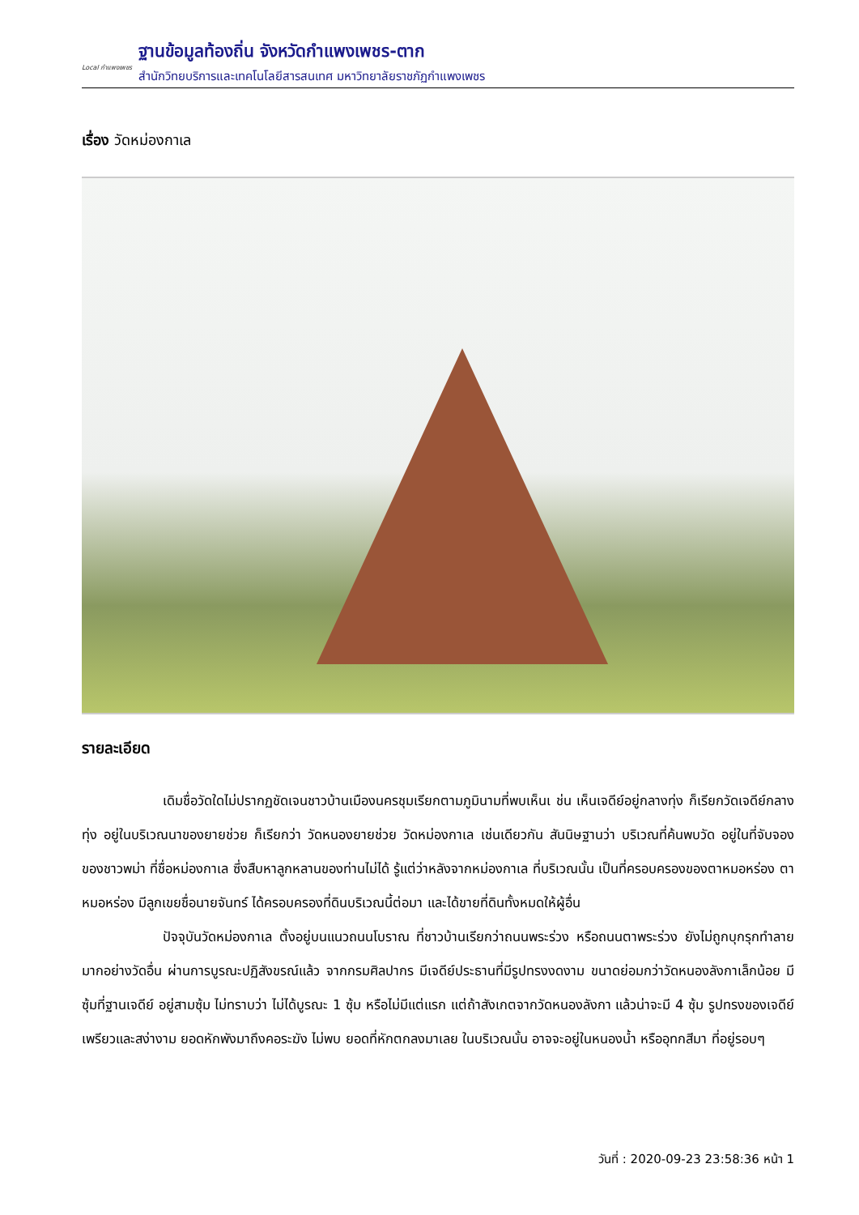Local กำแพงเพชร
ฐานข้อมูลท้องถิ่น จังหวัดกำแพงเพชร-ตาก
สำนักวิทยบริการและเทคโนโลยีสารสนเทศ มหาวิทยาลัยราชภัฏกำแพงเพชร
เรื่อง วัดหม่องกาเล
รายละเอียด
เดิมชื่อวัดใดไม่ปรากฏชัดเจนชาวบ้านเมืองนครชุมเรียกตามภูมินามที่พบเห็นเ ช่น เห็นเจดีย์อยู่กลางทุ่ง ก็เรียกวัดเจดีย์กลางทุ่ง อยู่ในบริเวณนาของยายช่วย ก็เรียกว่า วัดหนองยายช่วย วัดหม่องกาเล เช่นเดียวกัน สันนิษฐานว่า บริเวณที่ค้นพบวัด อยู่ในที่จับจอง ของชาวพม่า ที่ชื่อหม่องกาเล ซึ่งสืบหาลูกหลานของท่านไม่ได้ รู้แต่ว่าหลังจากหม่องกาเล ที่บริเวณนั้น เป็นที่ครอบครองของตาหมอหร่อง ตาหมอหร่อง มีลูกเขยชื่อนายจันทร์ ได้ครอบครองที่ดินบริเวณนี้ต่อมา และได้ขายที่ดินทั้งหมดให้ผู้อื่น
ปัจจุบันวัดหม่องกาเล ตั้งอยู่บนแนวถนนโบราณ ที่ชาวบ้านเรียกว่าถนนพระร่วง หรือถนนตาพระร่วง ยังไม่ถูกบุกรุกทำลายมากอย่างวัดอื่น ผ่านการบูรณะปฏิสังขรณ์แล้ว จากกรมศิลปากร มีเจดีย์ประธานที่มีรูปทรงงดงาม ขนาดย่อมกว่าวัดหนองลังกาเล็กน้อย มีซุ้มที่ฐานเจดีย์ อยู่สามซุ้ม ไม่ทราบว่า ไม่ได้บูรณะ 1 ซุ้ม หรือไม่มีแต่แรก แต่ถ้าสังเกตจากวัดหนองลังกา แล้วน่าจะมี 4 ซุ้ม รูปทรงของเจดีย์ เพรียวและสง่างาม ยอดหักพังมาถึงคอระฆัง ไม่พบ ยอดที่หักตกลงมาเลย ในบริเวณนั้น อาจจะอยู่ในหนองน้ำ หรืออุทกสีมา ที่อยู่รอบๆ
วันที่ : 2020-09-23 23:58:36 หน้า 1